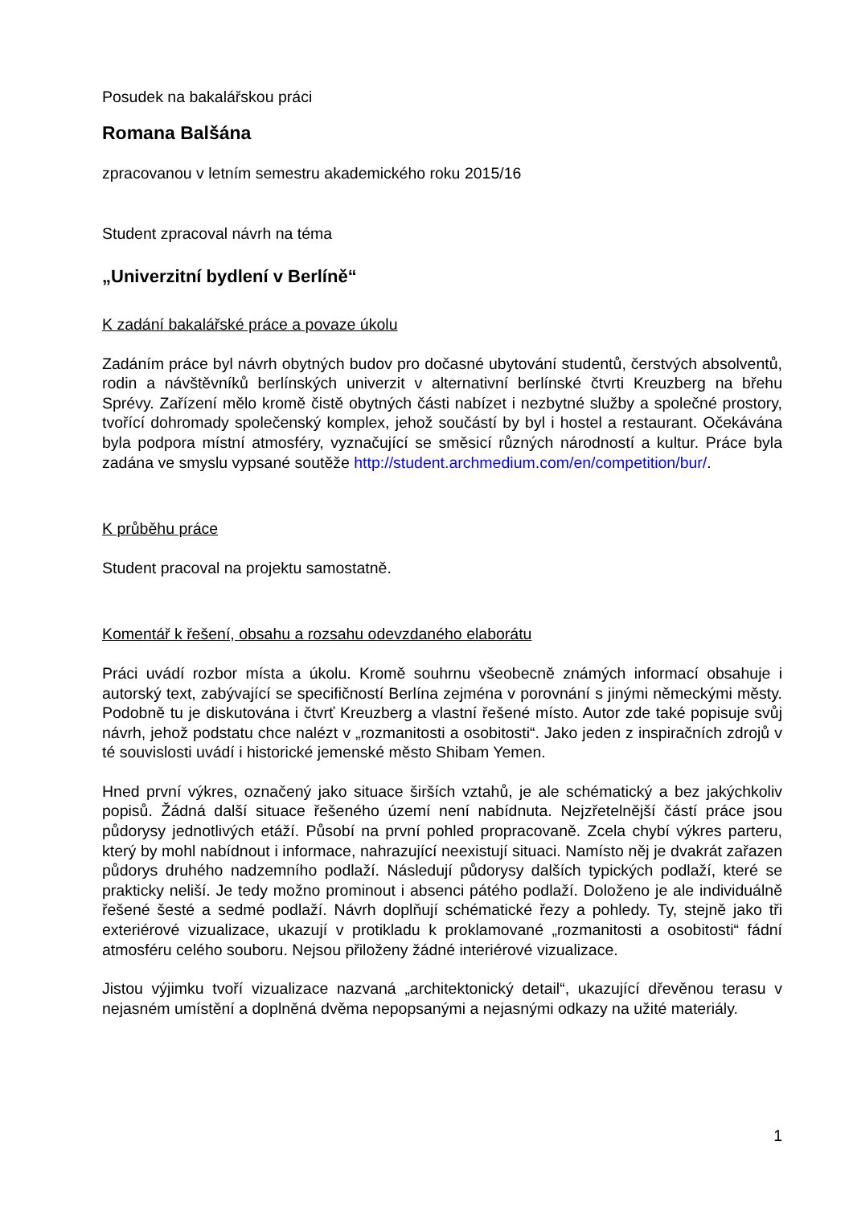Posudek na bakalářskou práci
Romana Balšána
zpracovanou v letním semestru akademického roku 2015/16
Student zpracoval návrh na téma
„Univerzitní bydlení v Berlíně“
K zadání bakalářské práce a povaze úkolu
Zadáním práce byl návrh obytných budov pro dočasné ubytování studentů, čerstvých absolventů, rodin a návštěvníků berlínských univerzit v alternativní berlínské čtvrti Kreuzberg na břehu Sprévy. Zařízení mělo kromě čistě obytných části nabízet i nezbytné služby a společné prostory, tvořící dohromady společenský komplex, jehož součástí by byl i hostel a restaurant. Očekávána byla podpora místní atmosféry, vyznačující se směsicí různých národností a kultur. Práce byla zadána ve smyslu vypsané soutěže http://student.archmedium.com/en/competition/bur/.
K průběhu práce
Student pracoval na projektu samostatně.
Komentář k řešení, obsahu a rozsahu odevzdaného elaborátu
Práci uvádí rozbor místa a úkolu. Kromě souhrnu všeobecně známých informací obsahuje i autorský text, zabývající se specifičností Berlína zejména v porovnání s jinými německými městy. Podobně tu je diskutována i čtvrť Kreuzberg a vlastní řešené místo. Autor zde také popisuje svůj návrh, jehož podstatu chce nalézt v „rozmanitosti a osobitosti“. Jako jeden z inspiračních zdrojů v té souvislosti uvádí i historické jemenské město Shibam Yemen.
Hned první výkres, označený jako situace širších vztahů, je ale schématický a bez jakýchkoliv popisů. Žádná další situace řešeného území není nabídnuta. Nejzřetelnější částí práce jsou půdorysy jednotlivých etáží. Působí na první pohled propracovaně. Zcela chybí výkres parteru, který by mohl nabídnout i informace, nahrazující neexistují situaci. Namísto něj je dvakrát zařazen půdorys druhého nadzemního podlaží. Následují půdorysy dalších typických podlaží, které se prakticky neliší. Je tedy možno prominout i absenci pátého podlaží. Doloženo je ale individuálně řešené šesté a sedmé podlaží. Návrh doplňují schématické řezy a pohledy. Ty, stejně jako tři exteriérové vizualizace, ukazují v protikladu k proklamované „rozmanitosti a osobitosti“ fádní atmosféru celého souboru. Nejsou přiloženy žádné interiérové vizualizace.
Jistou výjimku tvoří vizualizace nazvaná „architektonický detail“, ukazující dřevěnou terasu v nejasném umístění a doplněná dvěma nepopsanými a nejasnými odkazy na užité materiály.
1